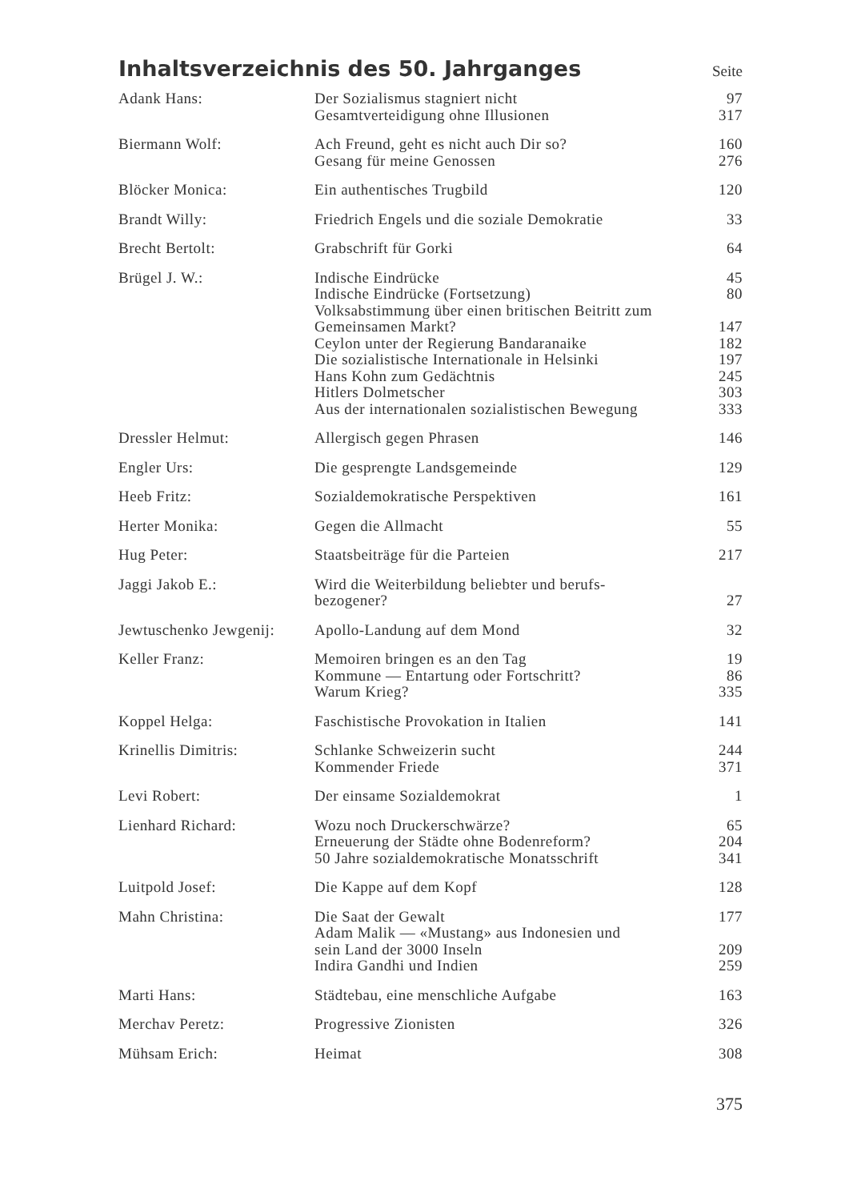Inhaltsverzeichnis des 50. Jahrganges Seite
| Adank Hans: | Der Sozialismus stagniert nicht | 97 |
| | Gesamtverteidigung ohne Illusionen | 317 |
| Biermann Wolf: | Ach Freund, geht es nicht auch Dir so? | 160 |
| | Gesang für meine Genossen | 276 |
| Blöcker Monica: | Ein authentisches Trugbild | 120 |
| Brandt Willy: | Friedrich Engels und die soziale Demokratie | 33 |
| Brecht Bertolt: | Grabschrift für Gorki | 64 |
| Brügel J. W.: | Indische Eindrücke | 45 |
| | Indische Eindrücke (Fortsetzung) | 80 |
| | Volksabstimmung über einen britischen Beitritt zum Gemeinsamen Markt? | 147 |
| | Ceylon unter der Regierung Bandaranaike | 182 |
| | Die sozialistische Internationale in Helsinki | 197 |
| | Hans Kohn zum Gedächtnis | 245 |
| | Hitlers Dolmetscher | 303 |
| | Aus der internationalen sozialistischen Bewegung | 333 |
| Dressler Helmut: | Allergisch gegen Phrasen | 146 |
| Engler Urs: | Die gesprengte Landsgemeinde | 129 |
| Heeb Fritz: | Sozialdemokratische Perspektiven | 161 |
| Herter Monika: | Gegen die Allmacht | 55 |
| Hug Peter: | Staatsbeiträge für die Parteien | 217 |
| Jaggi Jakob E.: | Wird die Weiterbildung beliebter und berufs- bezogener? | 27 |
| Jewtuschenko Jewgenij: | Apollo-Landung auf dem Mond | 32 |
| Keller Franz: | Memoiren bringen es an den Tag | 19 |
| | Kommune — Entartung oder Fortschritt? | 86 |
| | Warum Krieg? | 335 |
| Koppel Helga: | Faschistische Provokation in Italien | 141 |
| Krinellis Dimitris: | Schlanke Schweizerin sucht | 244 |
| | Kommender Friede | 371 |
| Levi Robert: | Der einsame Sozialdemokrat | 1 |
| Lienhard Richard: | Wozu noch Druckerschwärze? | 65 |
| | Erneuerung der Städte ohne Bodenreform? | 204 |
| | 50 Jahre sozialdemokratische Monatsschrift | 341 |
| Luitpold Josef: | Die Kappe auf dem Kopf | 128 |
| Mahn Christina: | Die Saat der Gewalt | 177 |
| | Adam Malik — «Mustang» aus Indonesien und sein Land der 3000 Inseln | 209 |
| | Indira Gandhi und Indien | 259 |
| Marti Hans: | Städtebau, eine menschliche Aufgabe | 163 |
| Merchav Peretz: | Progressive Zionisten | 326 |
| Mühsam Erich: | Heimat | 308 |
375